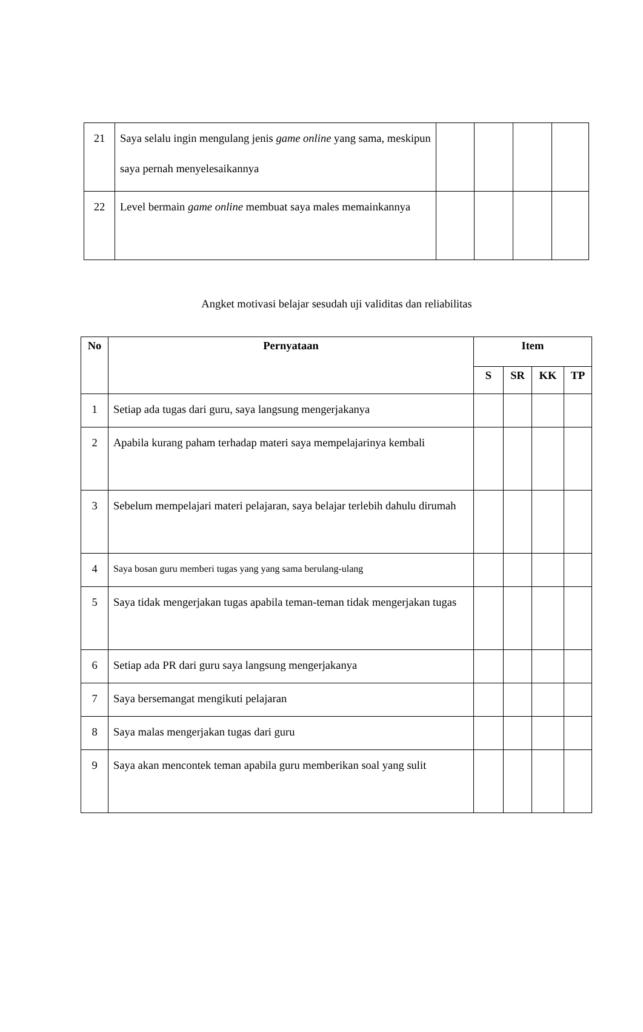| 21 | Saya selalu ingin mengulang jenis game online yang sama, meskipun saya pernah menyelesaikannya | | | | |
| 22 | Level bermain game online membuat saya males memainkannya | | | | |
Angket motivasi belajar sesudah uji validitas dan reliabilitas
| No | Pernyataan | Item | | | |
| --- | --- | --- | --- | --- | --- |
| | | S | SR | KK | TP |
| 1 | Setiap ada tugas dari guru, saya langsung mengerjakanya | | | | |
| 2 | Apabila kurang paham terhadap materi saya mempelajarinya kembali | | | | |
| 3 | Sebelum mempelajari materi pelajaran, saya belajar terlebih dahulu dirumah | | | | |
| 4 | Saya bosan guru memberi tugas yang yang sama berulang-ulang | | | | |
| 5 | Saya tidak mengerjakan tugas apabila teman-teman tidak mengerjakan tugas | | | | |
| 6 | Setiap ada PR dari guru saya langsung mengerjakanya | | | | |
| 7 | Saya bersemangat mengikuti pelajaran | | | | |
| 8 | Saya malas mengerjakan tugas dari guru | | | | |
| 9 | Saya akan mencontek teman apabila guru memberikan soal yang sulit | | | | |